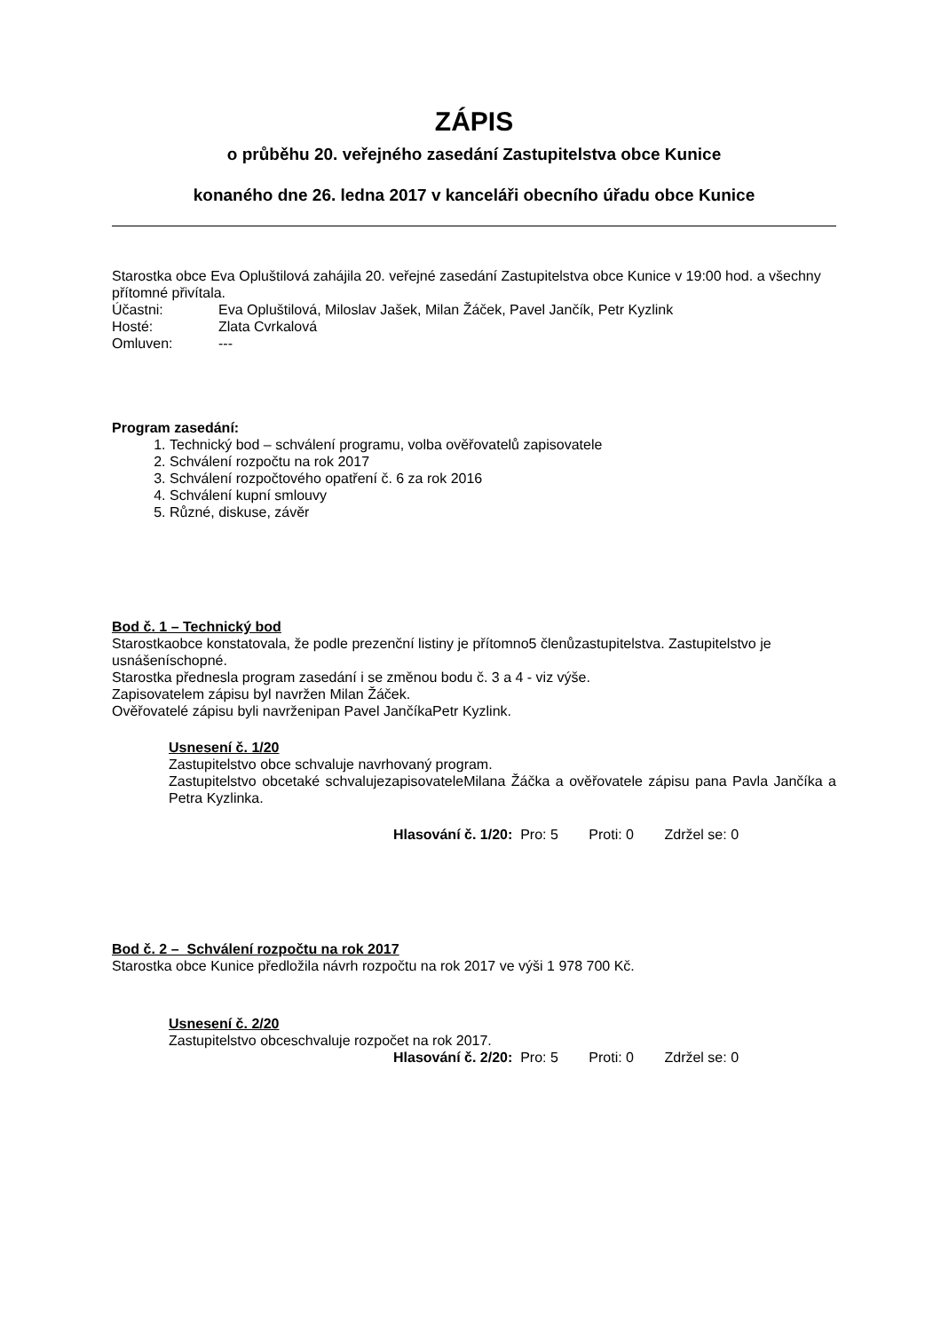ZÁPIS
o průběhu 20. veřejného zasedání Zastupitelstva obce Kunice
konaného dne 26. ledna 2017 v kanceláři obecního úřadu obce Kunice
Starostka obce Eva Opluštilová zahájila 20. veřejné zasedání Zastupitelstva obce Kunice v 19:00 hod. a všechny přítomné přivítala.
Účastni: Eva Opluštilová, Miloslav Jašek, Milan Žáček, Pavel Jančík, Petr Kyzlink
Hosté: Zlata Cvrkalová
Omluven: ---
Program zasedání:
1. Technický bod – schválení programu, volba ověřovatelů zapisovatele
2. Schválení rozpočtu na rok 2017
3. Schválení rozpočtového opatření č. 6 za rok 2016
4. Schválení kupní smlouvy
5. Různé, diskuse, závěr
Bod č. 1 – Technický bod
Starostkaobce konstatovala, že podle prezenční listiny je přítomno5 členůzastupitelstva. Zastupitelstvo je usnášeníschopné.
Starostka přednesla program zasedání i se změnou bodu č. 3 a 4 - viz výše.
Zapisovatelem zápisu byl navržen Milan Žáček.
Ověřovatelé zápisu byli navrženipan Pavel JančíkaPetr Kyzlink.
Usnesení č. 1/20
Zastupitelstvo obce schvaluje navrhovaný program.
Zastupitelstvo obcetaké schvalujezapisovateleMilana Žáčka a ověřovatele zápisu pana Pavla Jančíka a Petra Kyzlinka.
Hlasování č. 1/20: Pro: 5 Proti: 0 Zdržel se: 0
Bod č. 2 – Schválení rozpočtu na rok 2017
Starostka obce Kunice předložila návrh rozpočtu na rok 2017 ve výši 1 978 700 Kč.
Usnesení č. 2/20
Zastupitelstvo obceschvaluje rozpočet na rok 2017.
Hlasování č. 2/20: Pro: 5 Proti: 0 Zdržel se: 0